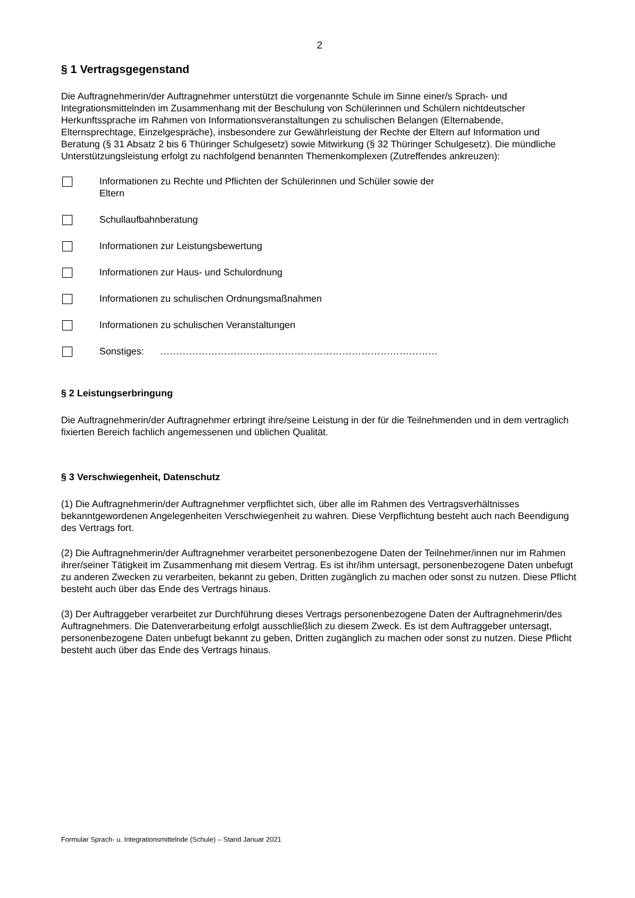2
§ 1 Vertragsgegenstand
Die Auftragnehmerin/der Auftragnehmer unterstützt die vorgenannte Schule im Sinne einer/s Sprach- und Integrationsmittelnden im Zusammenhang mit der Beschulung von Schülerinnen und Schülern nichtdeutscher Herkunftssprache im Rahmen von Informationsveranstaltungen zu schulischen Belangen (Elternabende, Elternsprechtage, Einzelgespräche), insbesondere zur Gewährleistung der Rechte der Eltern auf Information und Beratung (§ 31 Absatz 2 bis 6 Thüringer Schulgesetz) sowie Mitwirkung (§ 32 Thüringer Schulgesetz). Die mündliche Unterstützungsleistung erfolgt zu nachfolgend benannten Themenkomplexen (Zutreffendes ankreuzen):
Informationen zu Rechte und Pflichten der Schülerinnen und Schüler sowie der
Eltern
Schullaufbahnberatung
Informationen zur Leistungsbewertung
Informationen zur Haus- und Schulordnung
Informationen zu schulischen Ordnungsmaßnahmen
Informationen zu schulischen Veranstaltungen
Sonstiges: ……………………………………………………………………………
§ 2 Leistungserbringung
Die Auftragnehmerin/der Auftragnehmer erbringt ihre/seine Leistung in der für die Teilnehmenden und in dem vertraglich fixierten Bereich fachlich angemessenen und üblichen Qualität.
§ 3 Verschwiegenheit, Datenschutz
(1) Die Auftragnehmerin/der Auftragnehmer verpflichtet sich, über alle im Rahmen des Vertragsverhältnisses bekanntgewordenen Angelegenheiten Verschwiegenheit zu wahren. Diese Verpflichtung besteht auch nach Beendigung des Vertrags fort.
(2) Die Auftragnehmerin/der Auftragnehmer verarbeitet personenbezogene Daten der Teilnehmer/innen nur im Rahmen ihrer/seiner Tätigkeit im Zusammenhang mit diesem Vertrag. Es ist ihr/ihm untersagt, personenbezogene Daten unbefugt zu anderen Zwecken zu verarbeiten, bekannt zu geben, Dritten zugänglich zu machen oder sonst zu nutzen. Diese Pflicht besteht auch über das Ende des Vertrags hinaus.
(3) Der Auftraggeber verarbeitet zur Durchführung dieses Vertrags personenbezogene Daten der Auftragnehmerin/des Auftragnehmers. Die Datenverarbeitung erfolgt ausschließlich zu diesem Zweck. Es ist dem Auftraggeber untersagt, personenbezogene Daten unbefugt bekannt zu geben, Dritten zugänglich zu machen oder sonst zu nutzen. Diese Pflicht besteht auch über das Ende des Vertrags hinaus.
Formular Sprach- u. Integrationsmittelnde (Schule) – Stand Januar 2021